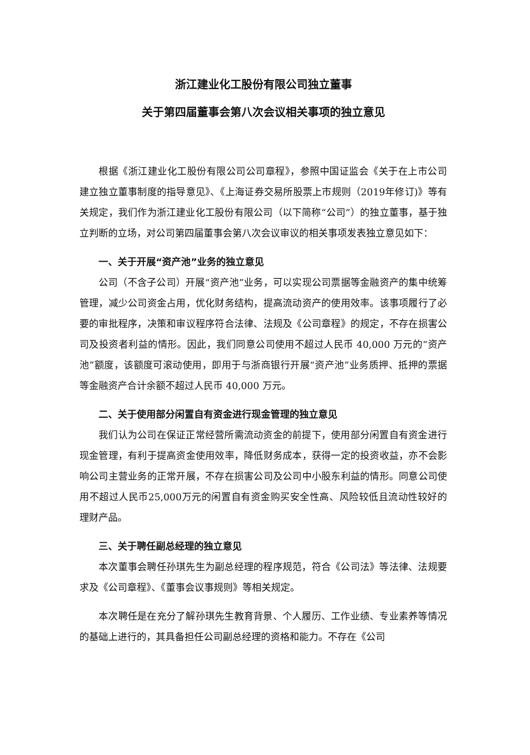浙江建业化工股份有限公司独立董事
关于第四届董事会第八次会议相关事项的独立意见
根据《浙江建业化工股份有限公司公司章程》，参照中国证监会《关于在上市公司建立独立董事制度的指导意见》、《上海证券交易所股票上市规则（2019年修订)》等有关规定，我们作为浙江建业化工股份有限公司（以下简称“公司”）的独立董事，基于独立判断的立场，对公司第四届董事会第八次会议审议的相关事项发表独立意见如下：
一、关于开展“资产池”业务的独立意见
公司（不含子公司）开展“资产池”业务，可以实现公司票据等金融资产的集中统筹管理，减少公司资金占用，优化财务结构，提高流动资产的使用效率。该事项履行了必要的审批程序，决策和审议程序符合法律、法规及《公司章程》的规定，不存在损害公司及投资者利益的情形。因此，我们同意公司使用不超过人民币 40,000 万元的“资产池”额度，该额度可滚动使用，即用于与浙商银行开展“资产池”业务质押、抵押的票据等金融资产合计余额不超过人民币 40,000 万元。
二、关于使用部分闲置自有资金进行现金管理的独立意见
我们认为公司在保证正常经营所需流动资金的前提下，使用部分闲置自有资金进行现金管理，有利于提高资金使用效率，降低财务成本，获得一定的投资收益，亦不会影响公司主营业务的正常开展，不存在损害公司及公司中小股东利益的情形。同意公司使用不超过人民币25,000万元的闲置自有资金购买安全性高、风险较低且流动性较好的理财产品。
三、关于聘任副总经理的独立意见
本次董事会聘任孙琪先生为副总经理的程序规范，符合《公司法》等法律、法规要求及《公司章程》、《董事会议事规则》等相关规定。
本次聘任是在充分了解孙琪先生教育背景、个人履历、工作业绩、专业素养等情况的基础上进行的，其具备担任公司副总经理的资格和能力。不存在《公司